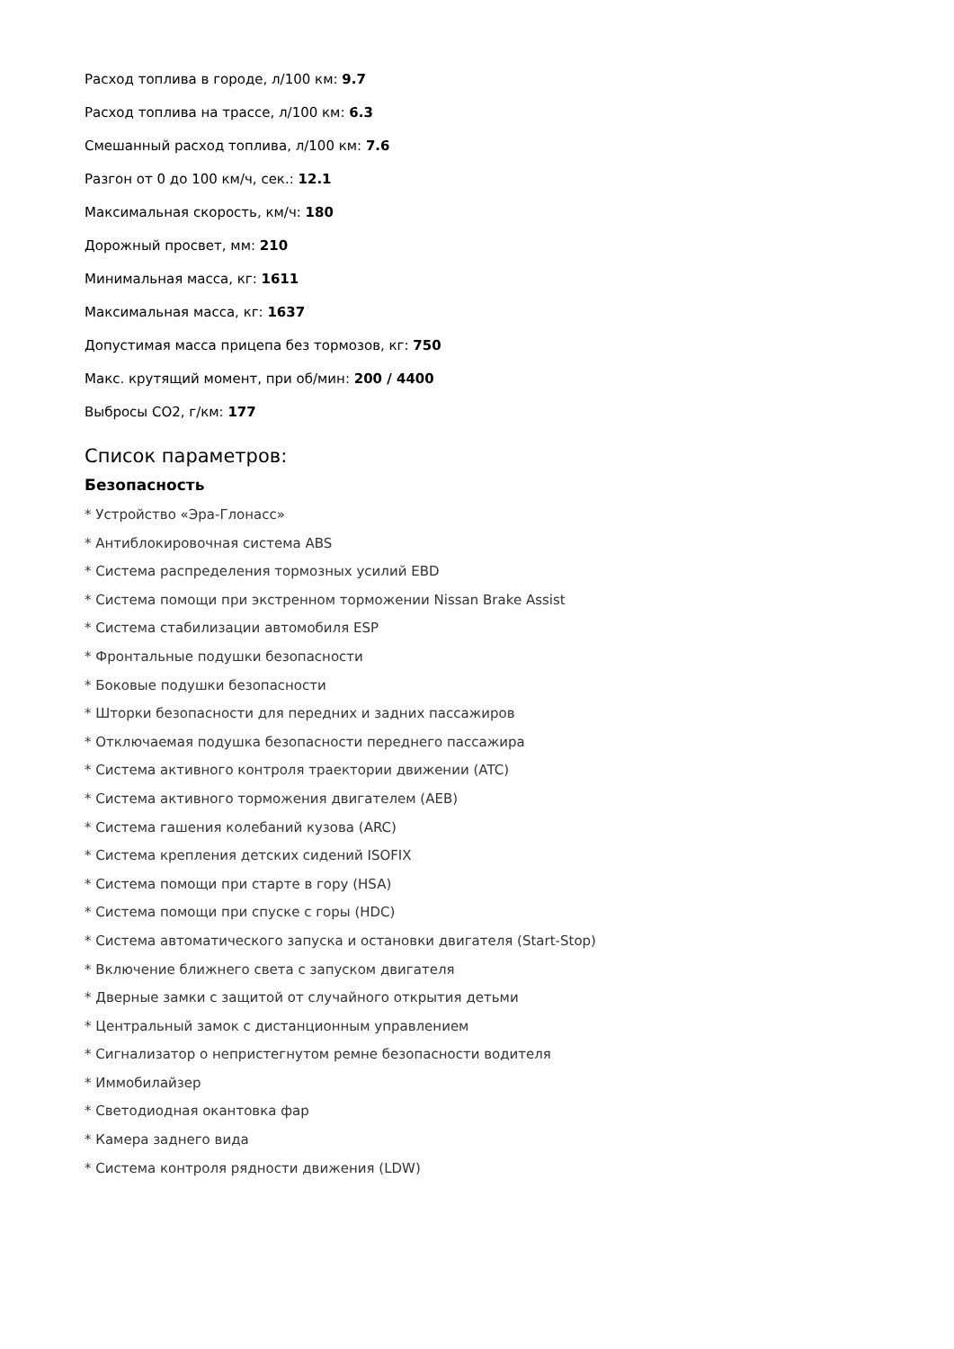Расход топлива в городе, л/100 км: 9.7
Расход топлива на трассе, л/100 км: 6.3
Смешанный расход топлива, л/100 км: 7.6
Разгон от 0 до 100 км/ч, сек.: 12.1
Максимальная скорость, км/ч: 180
Дорожный просвет, мм: 210
Минимальная масса, кг: 1611
Максимальная масса, кг: 1637
Допустимая масса прицепа без тормозов, кг: 750
Макс. крутящий момент, при об/мин: 200 / 4400
Выбросы CO2, г/км: 177
Список параметров:
Безопасность
* Устройство «Эра-Глонасс»
* Антиблокировочная система ABS
* Система распределения тормозных усилий EBD
* Система помощи при экстренном торможении Nissan Brake Assist
* Система стабилизации автомобиля ESP
* Фронтальные подушки безопасности
* Боковые подушки безопасности
* Шторки безопасности для передних и задних пассажиров
* Отключаемая подушка безопасности переднего пассажира
* Система активного контроля траектории движении (ATC)
* Система активного торможения двигателем (AEB)
* Система гашения колебаний кузова (ARC)
* Система крепления детских сидений ISOFIX
* Система помощи при старте в гору (HSA)
* Система помощи при спуске с горы (HDC)
* Система автоматического запуска и остановки двигателя (Start-Stop)
* Включение ближнего света с запуском двигателя
* Дверные замки с защитой от случайного открытия детьми
* Центральный замок с дистанционным управлением
* Сигнализатор о непристегнутом ремне безопасности водителя
* Иммобилайзер
* Светодиодная окантовка фар
* Камера заднего вида
* Система контроля рядности движения (LDW)